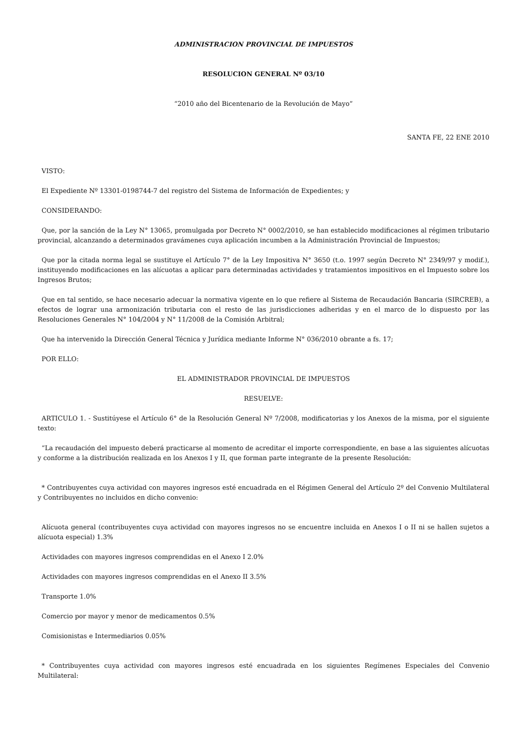ADMINISTRACION PROVINCIAL DE IMPUESTOS
RESOLUCION GENERAL Nº 03/10
“2010 año del Bicentenario de la Revolución de Mayo”
SANTA FE, 22 ENE 2010
VISTO:
El Expediente Nº 13301-0198744-7 del registro del Sistema de Información de Expedientes; y
CONSIDERANDO:
Que, por la sanción de la Ley N° 13065, promulgada por Decreto N° 0002/2010, se han establecido modificaciones al régimen tributario provincial, alcanzando a determinados gravámenes cuya aplicación incumben a la Administración Provincial de Impuestos;
Que por la citada norma legal se sustituye el Artículo 7° de la Ley Impositiva N° 3650 (t.o. 1997 según Decreto N° 2349/97 y modif.), instituyendo modificaciones en las alícuotas a aplicar para determinadas actividades y tratamientos impositivos en el Impuesto sobre los Ingresos Brutos;
Que en tal sentido, se hace necesario adecuar la normativa vigente en lo que refiere al Sistema de Recaudación Bancaria (SIRCREB), a efectos de lograr una armonización tributaria con el resto de las jurisdicciones adheridas y en el marco de lo dispuesto por las Resoluciones Generales N° 104/2004 y N° 11/2008 de la Comisión Arbitral;
Que ha intervenido la Dirección General Técnica y Jurídica mediante Informe N° 036/2010 obrante a fs. 17;
POR ELLO:
EL ADMINISTRADOR PROVINCIAL DE IMPUESTOS
RESUELVE:
ARTICULO 1. - Sustitúyese el Artículo 6° de la Resolución General Nº 7/2008, modificatorias y los Anexos de la misma, por el siguiente texto:
“La recaudación del impuesto deberá practicarse al momento de acreditar el importe correspondiente, en base a las siguientes alícuotas y conforme a la distribución realizada en los Anexos I y II, que forman parte integrante de la presente Resolución:
* Contribuyentes cuya actividad con mayores ingresos esté encuadrada en el Régimen General del Artículo 2º del Convenio Multilateral y Contribuyentes no incluidos en dicho convenio:
Alícuota general (contribuyentes cuya actividad con mayores ingresos no se encuentre incluida en Anexos I o II ni se hallen sujetos a alícuota especial) 1.3%
Actividades con mayores ingresos comprendidas en el Anexo I 2.0%
Actividades con mayores ingresos comprendidas en el Anexo II 3.5%
Transporte 1.0%
Comercio por mayor y menor de medicamentos 0.5%
Comisionistas e Intermediarios 0.05%
* Contribuyentes cuya actividad con mayores ingresos esté encuadrada en los siguientes Regímenes Especiales del Convenio Multilateral: